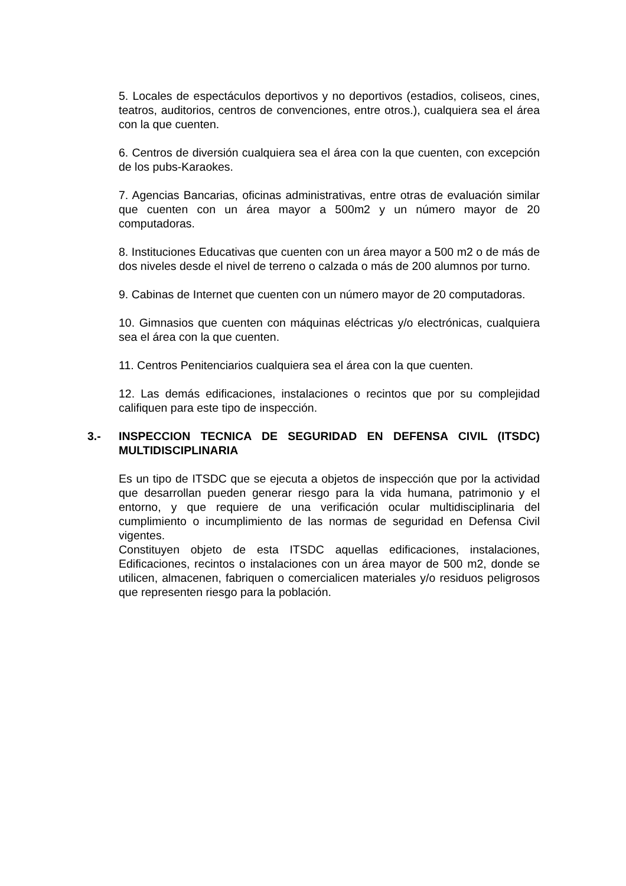5. Locales de espectáculos deportivos y no deportivos (estadios, coliseos, cines, teatros, auditorios, centros de convenciones, entre otros.), cualquiera sea el área con la que cuenten.
6. Centros de diversión cualquiera sea el área con la que cuenten, con excepción de los pubs-Karaokes.
7. Agencias Bancarias, oficinas administrativas, entre otras de evaluación similar que cuenten con un área mayor a 500m2 y un número mayor de 20 computadoras.
8. Instituciones Educativas que cuenten con un área mayor a 500 m2 o de más de dos niveles desde el nivel de terreno o calzada o más de 200 alumnos por turno.
9. Cabinas de Internet que cuenten con un número mayor de 20 computadoras.
10. Gimnasios que cuenten con máquinas eléctricas y/o electrónicas, cualquiera sea el área con la que cuenten.
11. Centros Penitenciarios cualquiera sea el área con la que cuenten.
12. Las demás edificaciones, instalaciones o recintos que por su complejidad califiquen para este tipo de inspección.
3.- INSPECCION TECNICA DE SEGURIDAD EN DEFENSA CIVIL (ITSDC) MULTIDISCIPLINARIA
Es un tipo de ITSDC que se ejecuta a objetos de inspección que por la actividad que desarrollan pueden generar riesgo para la vida humana, patrimonio y el entorno, y que requiere de una verificación ocular multidisciplinaria del cumplimiento o incumplimiento de las normas de seguridad en Defensa Civil vigentes.
Constituyen objeto de esta ITSDC aquellas edificaciones, instalaciones, Edificaciones, recintos o instalaciones con un área mayor de 500 m2, donde se utilicen, almacenen, fabriquen o comercialicen materiales y/o residuos peligrosos que representen riesgo para la población.